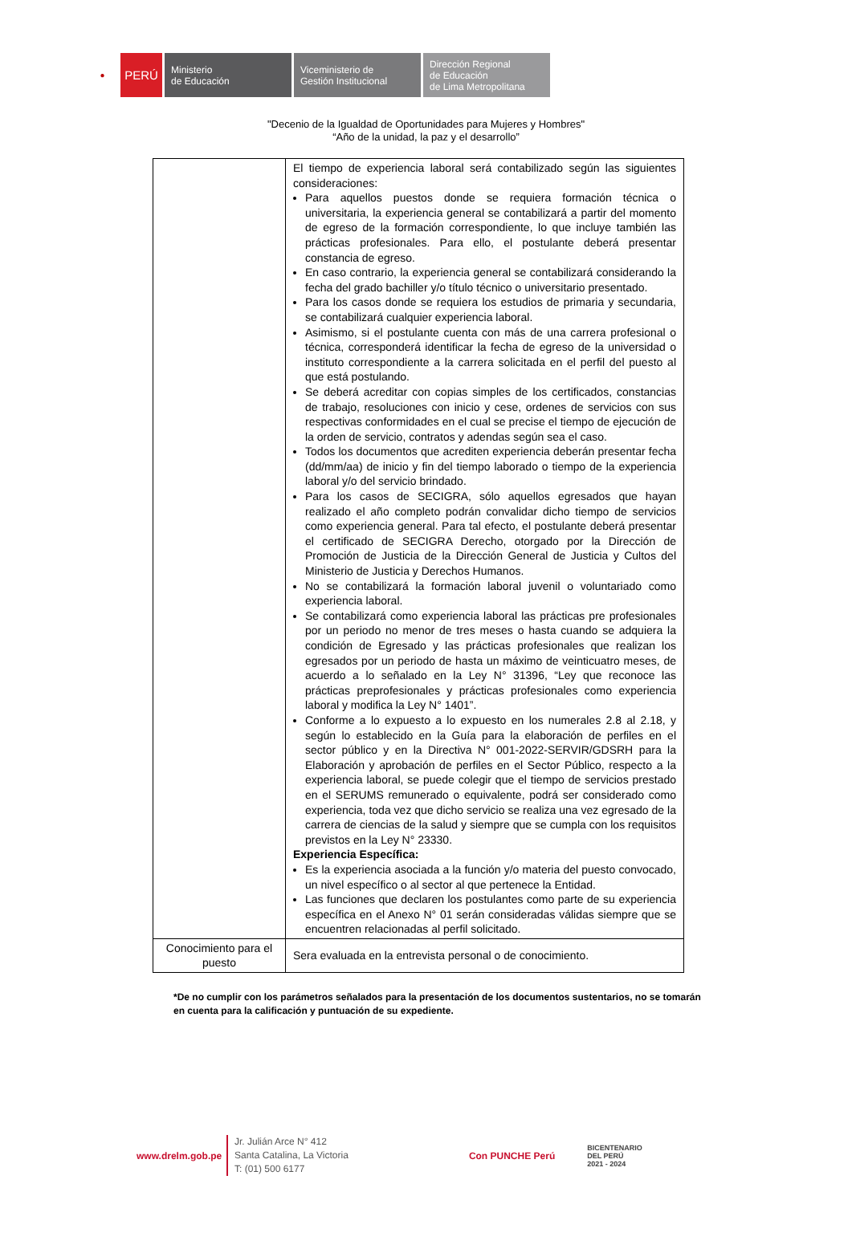●
PERÚ
Ministerio
de Educación
Viceministerio de
Gestión Institucional
Dirección Regional
de Educación
de Lima Metropolitana
"Decenio de la Igualdad de Oportunidades para Mujeres y Hombres"
“Año de la unidad, la paz y el desarrollo”
| | El tiempo de experiencia laboral será contabilizado según las siguientes consideraciones: Para aquellos puestos donde se requiera formación técnica o universitaria, la experiencia general se contabilizará a partir del momento de egreso de la formación correspondiente, lo que incluye también las prácticas profesionales. Para ello, el postulante deberá presentar constancia de egreso. En caso contrario, la experiencia general se contabilizará considerando la fecha del grado bachiller y/o título técnico o universitario presentado. Para los casos donde se requiera los estudios de primaria y secundaria, se contabilizará cualquier experiencia laboral. Asimismo, si el postulante cuenta con más de una carrera profesional o técnica, corresponderá identificar la fecha de egreso de la universidad o instituto correspondiente a la carrera solicitada en el perfil del puesto al que está postulando. Se deberá acreditar con copias simples de los certificados, constancias de trabajo, resoluciones con inicio y cese, ordenes de servicios con sus respectivas conformidades en el cual se precise el tiempo de ejecución de la orden de servicio, contratos y adendas según sea el caso. Todos los documentos que acrediten experiencia deberán presentar fecha (dd/mm/aa) de inicio y fin del tiempo laborado o tiempo de la experiencia laboral y/o del servicio brindado. Para los casos de SECIGRA, sólo aquellos egresados que hayan realizado el año completo podrán convalidar dicho tiempo de servicios como experiencia general. Para tal efecto, el postulante deberá presentar el certificado de SECIGRA Derecho, otorgado por la Dirección de Promoción de Justicia de la Dirección General de Justicia y Cultos del Ministerio de Justicia y Derechos Humanos. No se contabilizará la formación laboral juvenil o voluntariado como experiencia laboral. Se contabilizará como experiencia laboral las prácticas pre profesionales por un periodo no menor de tres meses o hasta cuando se adquiera la condición de Egresado y las prácticas profesionales que realizan los egresados por un periodo de hasta un máximo de veinticuatro meses, de acuerdo a lo señalado en la Ley N° 31396, “Ley que reconoce las prácticas preprofesionales y prácticas profesionales como experiencia laboral y modifica la Ley N° 1401”. Conforme a lo expuesto a lo expuesto en los numerales 2.8 al 2.18, y según lo establecido en la Guía para la elaboración de perfiles en el sector público y en la Directiva N° 001-2022-SERVIR/GDSRH para la Elaboración y aprobación de perfiles en el Sector Público, respecto a la experiencia laboral, se puede colegir que el tiempo de servicios prestado en el SERUMS remunerado o equivalente, podrá ser considerado como experiencia, toda vez que dicho servicio se realiza una vez egresado de la carrera de ciencias de la salud y siempre que se cumpla con los requisitos previstos en la Ley N° 23330. Experiencia Específica: Es la experiencia asociada a la función y/o materia del puesto convocado, un nivel específico o al sector al que pertenece la Entidad. Las funciones que declaren los postulantes como parte de su experiencia específica en el Anexo N° 01 serán consideradas válidas siempre que se encuentren relacionadas al perfil solicitado. |
| Conocimiento para el puesto | Sera evaluada en la entrevista personal o de conocimiento. |
*De no cumplir con los parámetros señalados para la presentación de los documentos sustentarios, no se tomarán en cuenta para la calificación y puntuación de su expediente.
www.drelm.gob.pe
Jr. Julián Arce N° 412
Santa Catalina, La Victoria
T: (01) 500 6177
Con PUNCHE Perú
BICENTENARIO
DEL PERÚ
2021 - 2024